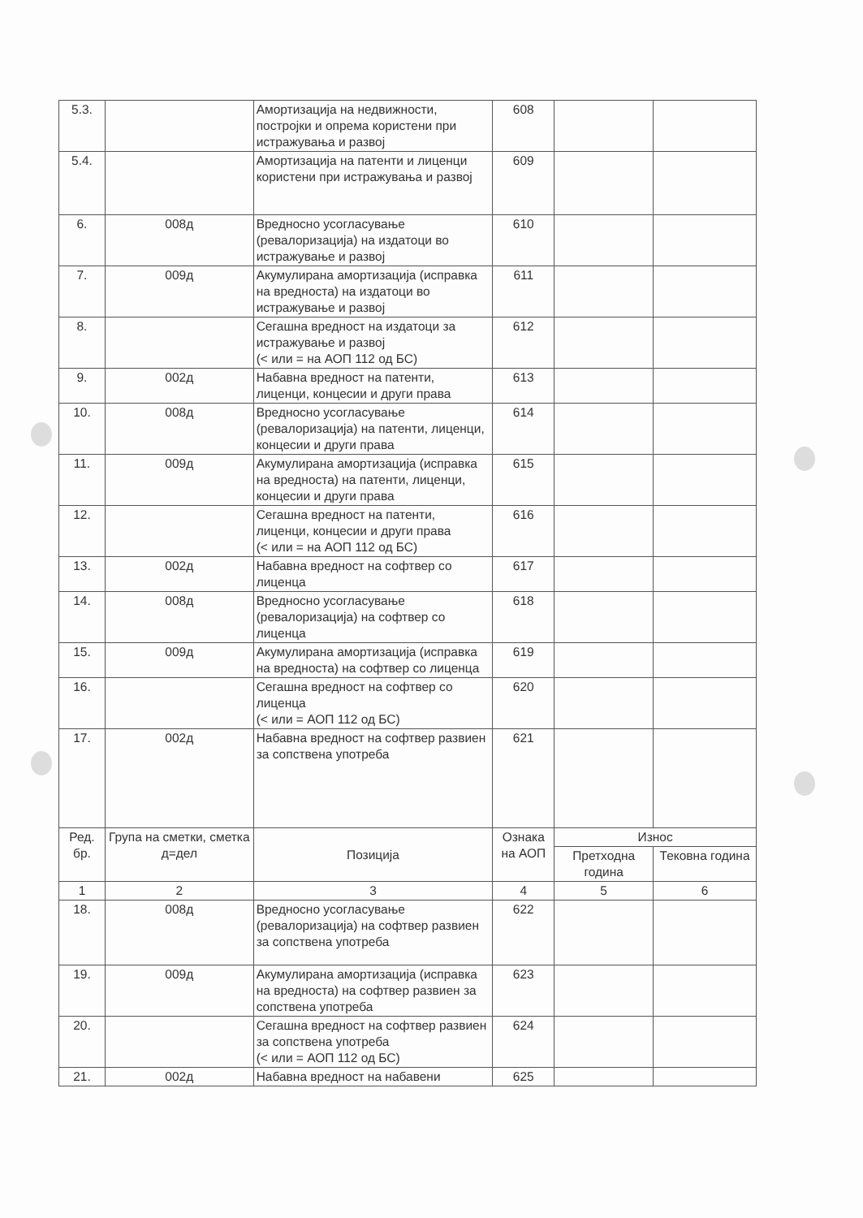| 5.3. | | Амортизација на недвижности, постројки и опрема користени при истражувања и развој | 608 | | |
| 5.4. | | Амортизација на патенти и лиценци користени при истражувања и развој | 609 | | |
| 6. | 008д | Вредносно усогласување (ревалоризација) на издатоци во истражување и развој | 610 | | |
| 7. | 009д | Акумулирана амортизација (исправка на вредноста) на издатоци во истражување и развој | 611 | | |
| 8. | | Сегашна вредност на издатоци за истражување и развој (< или = на АОП 112 од БС) | 612 | | |
| 9. | 002д | Набавна вредност на патенти, лиценци, концесии и други права | 613 | | |
| 10. | 008д | Вредносно усогласување (ревалоризација) на патенти, лиценци, концесии и други права | 614 | | |
| 11. | 009д | Акумулирана амортизација (исправка на вредноста) на патенти, лиценци, концесии и други права | 615 | | |
| 12. | | Сегашна вредност на патенти, лиценци, концесии и други права (< или = на АОП 112 од БС) | 616 | | |
| 13. | 002д | Набавна вредност на софтвер со лиценца | 617 | | |
| 14. | 008д | Вредносно усогласување (ревалоризација) на софтвер со лиценца | 618 | | |
| 15. | 009д | Акумулирана амортизација (исправка на вредноста) на софтвер со лиценца | 619 | | |
| 16. | | Сегашна вредност на софтвер со лиценца (< или = АОП 112 од БС) | 620 | | |
| 17. | 002д | Набавна вредност на софтвер развиен за сопствена употреба | 621 | | |
| Ред. бр. | Група на сметки, сметка д=дел | Позиција | Ознака на АОП | Износ | |
| | | | | Претходна година | Тековна година |
| 1 | 2 | 3 | 4 | 5 | 6 |
| 18. | 008д | Вредносно усогласување (ревалоризација) на софтвер развиен за сопствена употреба | 622 | | |
| 19. | 009д | Акумулирана амортизација (исправка на вредноста) на софтвер развиен за сопствена употреба | 623 | | |
| 20. | | Сегашна вредност на софтвер развиен за сопствена употреба (< или = АОП 112 од БС) | 624 | | |
| 21. | 002д | Набавна вредност на набавени | 625 | | |